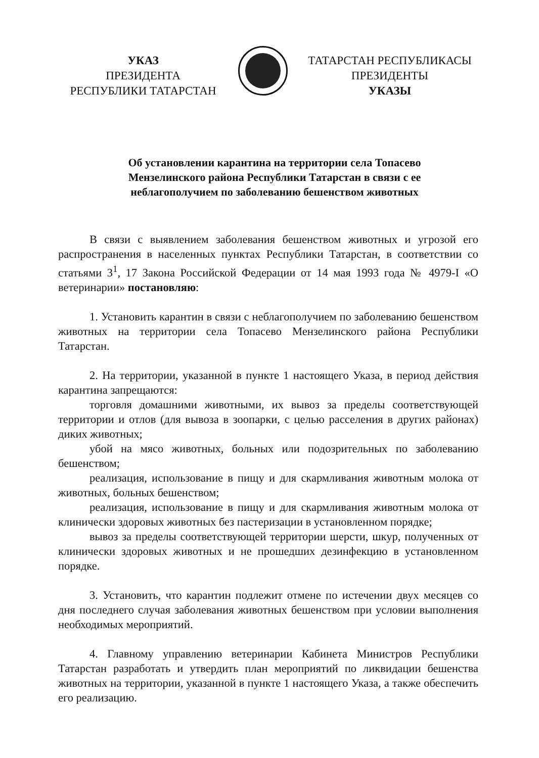УКАЗ
ПРЕЗИДЕНТА
РЕСПУБЛИКИ ТАТАРСТАН
ТАТАРСТАН РЕСПУБЛИКАСЫ
ПРЕЗИДЕНТЫ
УКАЗЫ
Об установлении карантина на территории села Топасево Мензелинского района Республики Татарстан в связи с ее неблагополучием по заболеванию бешенством животных
В связи с выявлением заболевания бешенством животных и угрозой его распространения в населенных пунктах Республики Татарстан, в соответствии со статьями 3<sup>1</sup>, 17 Закона Российской Федерации от 14 мая 1993 года № 4979-I «О ветеринарии» постановляю:
1. Установить карантин в связи с неблагополучием по заболеванию бешенством животных на территории села Топасево Мензелинского района Республики Татарстан.
2. На территории, указанной в пункте 1 настоящего Указа, в период действия карантина запрещаются:
торговля домашними животными, их вывоз за пределы соответствующей территории и отлов (для вывоза в зоопарки, с целью расселения в других районах) диких животных;
убой на мясо животных, больных или подозрительных по заболеванию бешенством;
реализация, использование в пищу и для скармливания животным молока от животных, больных бешенством;
реализация, использование в пищу и для скармливания животным молока от клинически здоровых животных без пастеризации в установленном порядке;
вывоз за пределы соответствующей территории шерсти, шкур, полученных от клинически здоровых животных и не прошедших дезинфекцию в установленном порядке.
3. Установить, что карантин подлежит отмене по истечении двух месяцев со дня последнего случая заболевания животных бешенством при условии выполнения необходимых мероприятий.
4. Главному управлению ветеринарии Кабинета Министров Республики Татарстан разработать и утвердить план мероприятий по ликвидации бешенства животных на территории, указанной в пункте 1 настоящего Указа, а также обеспечить его реализацию.